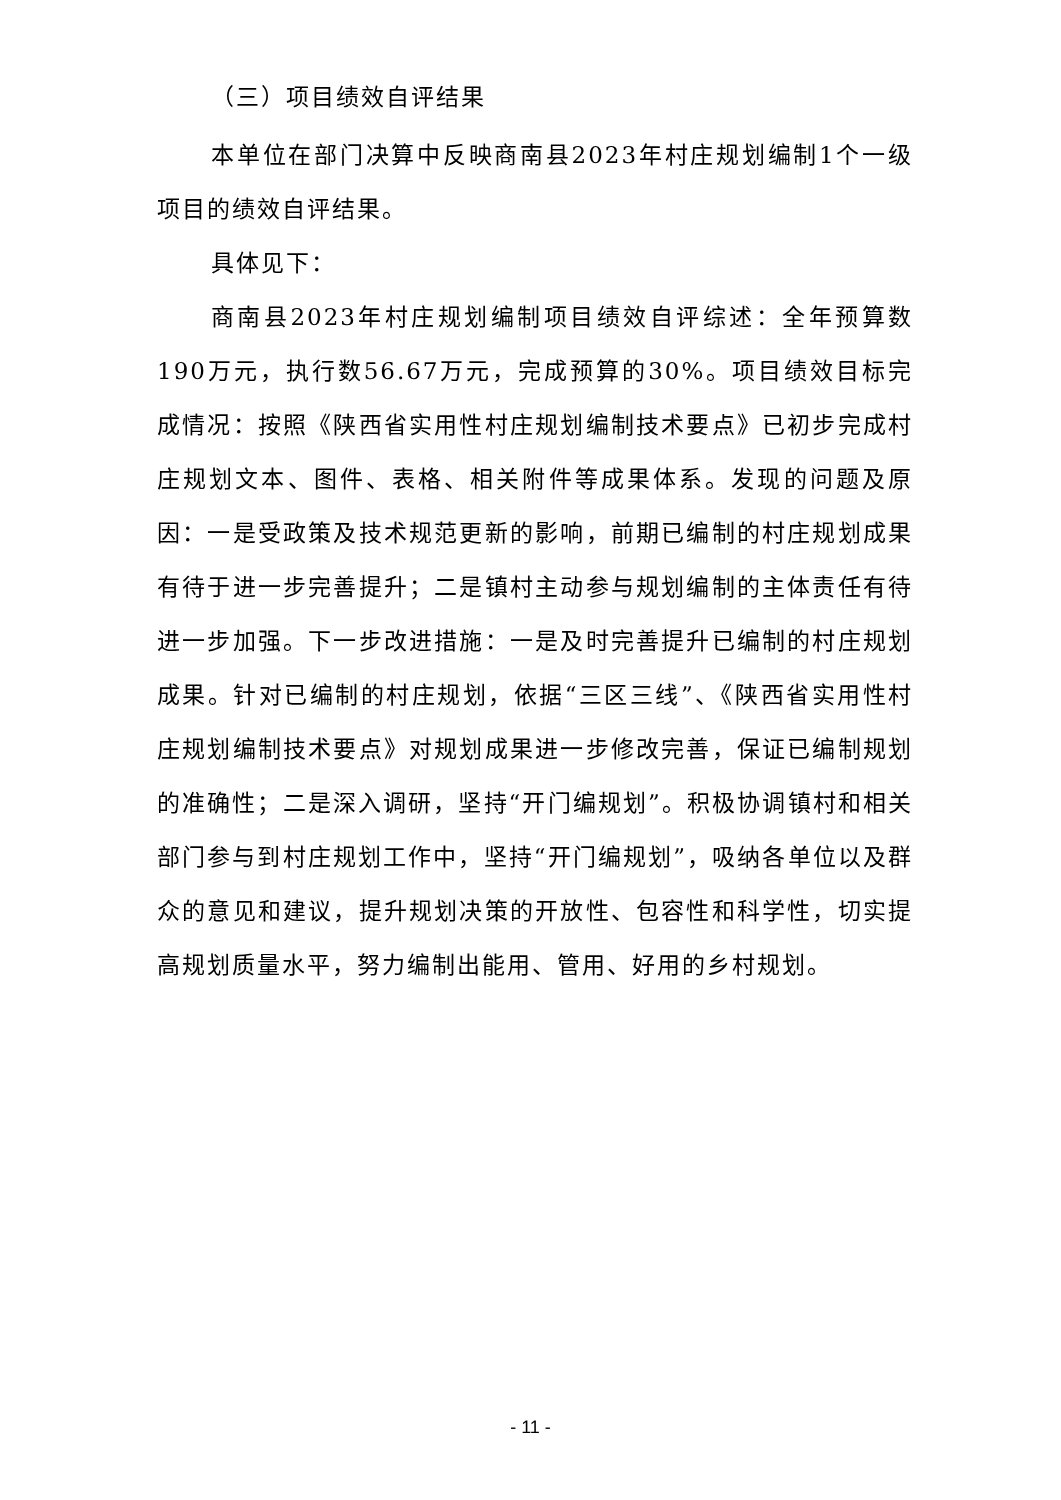（三）项目绩效自评结果
本单位在部门决算中反映商南县2023年村庄规划编制1个一级项目的绩效自评结果。
具体见下：
商南县2023年村庄规划编制项目绩效自评综述：全年预算数190万元，执行数56.67万元，完成预算的30%。项目绩效目标完成情况：按照《陕西省实用性村庄规划编制技术要点》已初步完成村庄规划文本、图件、表格、相关附件等成果体系。发现的问题及原因：一是受政策及技术规范更新的影响，前期已编制的村庄规划成果有待于进一步完善提升；二是镇村主动参与规划编制的主体责任有待进一步加强。下一步改进措施：一是及时完善提升已编制的村庄规划成果。针对已编制的村庄规划，依据“三区三线”、《陕西省实用性村庄规划编制技术要点》对规划成果进一步修改完善，保证已编制规划的准确性；二是深入调研，坚持“开门编规划”。积极协调镇村和相关部门参与到村庄规划工作中，坚持“开门编规划”，吸纳各单位以及群众的意见和建议，提升规划决策的开放性、包容性和科学性，切实提高规划质量水平，努力编制出能用、管用、好用的乡村规划。
- 11 -